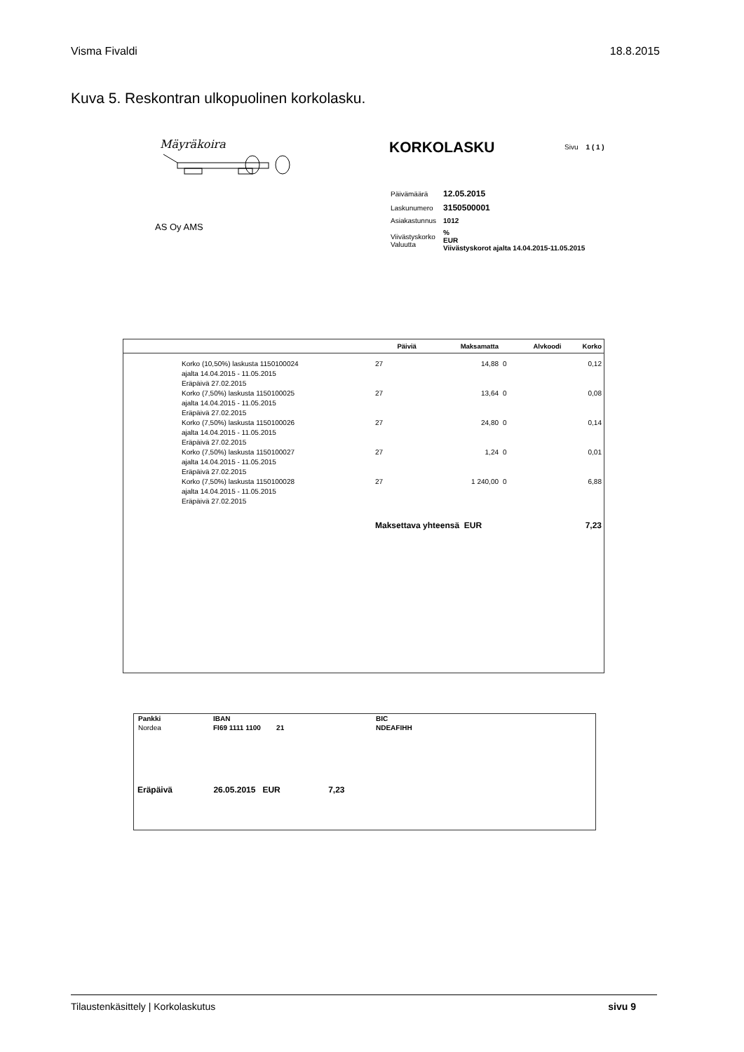Visma Fivaldi 18.8.2015
Kuva 5. Reskontran ulkopuolinen korkolasku.
Mäyräkoira KORKOLASKU Sivu 1 ( 1 )
| Päivämäärä | 12.05.2015 |
| Laskunumero | 3150500001 |
| Asiakastunnus | 1012 |
| Viivästyskorko Valuutta | % EUR Viivästyskorot ajalta 14.04.2015-11.05.2015 |
AS Oy AMS
| | Päiviä | Maksamatta | Alvkoodi | Korko |
| --- | --- | --- | --- | --- |
| Korko (10,50%) laskusta 1150100024 ajalta 14.04.2015 - 11.05.2015 Eräpäivä 27.02.2015 | 27 | 14,88 | 0 | 0,12 |
| Korko (7,50%) laskusta 1150100025 ajalta 14.04.2015 - 11.05.2015 Eräpäivä 27.02.2015 | 27 | 13,64 | 0 | 0,08 |
| Korko (7,50%) laskusta 1150100026 ajalta 14.04.2015 - 11.05.2015 Eräpäivä 27.02.2015 | 27 | 24,80 | 0 | 0,14 |
| Korko (7,50%) laskusta 1150100027 ajalta 14.04.2015 - 11.05.2015 Eräpäivä 27.02.2015 | 27 | 1,24 | 0 | 0,01 |
| Korko (7,50%) laskusta 1150100028 ajalta 14.04.2015 - 11.05.2015 Eräpäivä 27.02.2015 | 27 | 1 240,00 | 0 | 6,88 |
| | Maksettava yhteensä EUR | | | 7,23 |
| Pankki | IBAN | BIC |
| Nordea | FI69 1111 1100 21 | NDEAFIHH |
Eräpäivä 26.05.2015 EUR 7,23
Tilaustenkäsittely | Korkolaskutus sivu 9